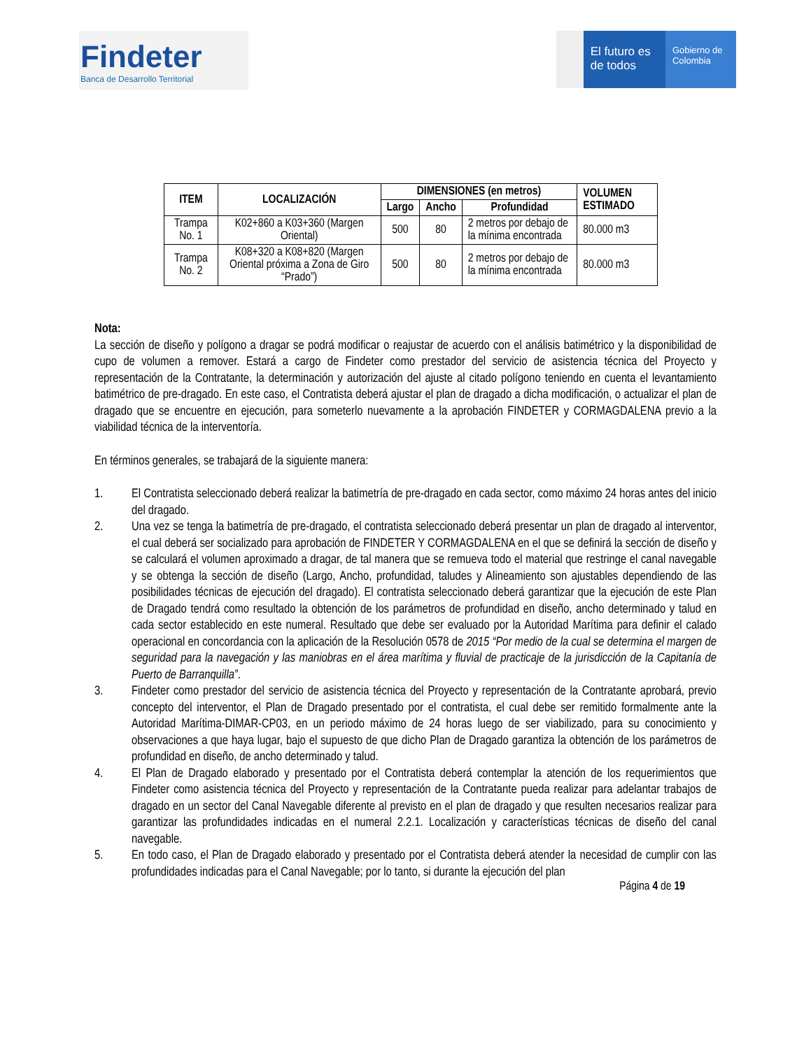Findeter
Banca de Desarrollo Territorial
El futuro es de todos
Gobierno de Colombia
| ITEM | LOCALIZACIÓN | DIMENSIONES (en metros) | | | VOLUMEN ESTIMADO |
| --- | --- | --- | --- | --- | --- |
| | | Largo | Ancho | Profundidad | |
| Trampa No. 1 | K02+860 a K03+360 (Margen Oriental) | 500 | 80 | 2 metros por debajo de la mínima encontrada | 80.000 m3 |
| Trampa No. 2 | K08+320 a K08+820 (Margen Oriental próxima a Zona de Giro “Prado”) | 500 | 80 | 2 metros por debajo de la mínima encontrada | 80.000 m3 |
Nota:
La sección de diseño y polígono a dragar se podrá modificar o reajustar de acuerdo con el análisis batimétrico y la disponibilidad de cupo de volumen a remover. Estará a cargo de Findeter como prestador del servicio de asistencia técnica del Proyecto y representación de la Contratante, la determinación y autorización del ajuste al citado polígono teniendo en cuenta el levantamiento batimétrico de pre-dragado. En este caso, el Contratista deberá ajustar el plan de dragado a dicha modificación, o actualizar el plan de dragado que se encuentre en ejecución, para someterlo nuevamente a la aprobación FINDETER y CORMAGDALENA previo a la viabilidad técnica de la interventoría.
En términos generales, se trabajará de la siguiente manera:
1. El Contratista seleccionado deberá realizar la batimetría de pre-dragado en cada sector, como máximo 24 horas antes del inicio del dragado.
2. Una vez se tenga la batimetría de pre-dragado, el contratista seleccionado deberá presentar un plan de dragado al interventor, el cual deberá ser socializado para aprobación de FINDETER Y CORMAGDALENA en el que se definirá la sección de diseño y se calculará el volumen aproximado a dragar, de tal manera que se remueva todo el material que restringe el canal navegable y se obtenga la sección de diseño (Largo, Ancho, profundidad, taludes y Alineamiento son ajustables dependiendo de las posibilidades técnicas de ejecución del dragado). El contratista seleccionado deberá garantizar que la ejecución de este Plan de Dragado tendrá como resultado la obtención de los parámetros de profundidad en diseño, ancho determinado y talud en cada sector establecido en este numeral. Resultado que debe ser evaluado por la Autoridad Marítima para definir el calado operacional en concordancia con la aplicación de la Resolución 0578 de 2015 “Por medio de la cual se determina el margen de seguridad para la navegación y las maniobras en el área marítima y fluvial de practicaje de la jurisdicción de la Capitanía de Puerto de Barranquilla”.
3. Findeter como prestador del servicio de asistencia técnica del Proyecto y representación de la Contratante aprobará, previo concepto del interventor, el Plan de Dragado presentado por el contratista, el cual debe ser remitido formalmente ante la Autoridad Marítima-DIMAR-CP03, en un periodo máximo de 24 horas luego de ser viabilizado, para su conocimiento y observaciones a que haya lugar, bajo el supuesto de que dicho Plan de Dragado garantiza la obtención de los parámetros de profundidad en diseño, de ancho determinado y talud.
4. El Plan de Dragado elaborado y presentado por el Contratista deberá contemplar la atención de los requerimientos que Findeter como asistencia técnica del Proyecto y representación de la Contratante pueda realizar para adelantar trabajos de dragado en un sector del Canal Navegable diferente al previsto en el plan de dragado y que resulten necesarios realizar para garantizar las profundidades indicadas en el numeral 2.2.1. Localización y características técnicas de diseño del canal navegable.
5. En todo caso, el Plan de Dragado elaborado y presentado por el Contratista deberá atender la necesidad de cumplir con las profundidades indicadas para el Canal Navegable; por lo tanto, si durante la ejecución del plan
Página 4 de 19